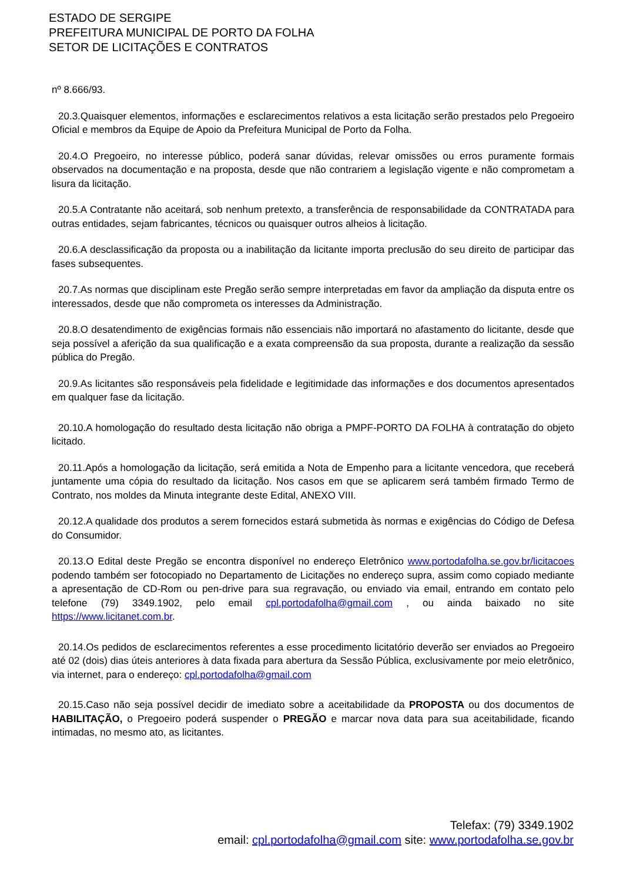ESTADO DE SERGIPE
PREFEITURA MUNICIPAL DE PORTO DA FOLHA
SETOR DE LICITAÇÕES E CONTRATOS
nº 8.666/93.
20.3.Quaisquer elementos, informações e esclarecimentos relativos a esta licitação serão prestados pelo Pregoeiro Oficial e membros da Equipe de Apoio da Prefeitura Municipal de Porto da Folha.
20.4.O Pregoeiro, no interesse público, poderá sanar dúvidas, relevar omissões ou erros puramente formais observados na documentação e na proposta, desde que não contrariem a legislação vigente e não comprometam a lisura da licitação.
20.5.A Contratante não aceitará, sob nenhum pretexto, a transferência de responsabilidade da CONTRATADA para outras entidades, sejam fabricantes, técnicos ou quaisquer outros alheios à licitação.
20.6.A desclassificação da proposta ou a inabilitação da licitante importa preclusão do seu direito de participar das fases subsequentes.
20.7.As normas que disciplinam este Pregão serão sempre interpretadas em favor da ampliação da disputa entre os interessados, desde que não comprometa os interesses da Administração.
20.8.O desatendimento de exigências formais não essenciais não importará no afastamento do licitante, desde que seja possível a aferição da sua qualificação e a exata compreensão da sua proposta, durante a realização da sessão pública do Pregão.
20.9.As licitantes são responsáveis pela fidelidade e legitimidade das informações e dos documentos apresentados em qualquer fase da licitação.
20.10.A homologação do resultado desta licitação não obriga a PMPF-PORTO DA FOLHA à contratação do objeto licitado.
20.11.Após a homologação da licitação, será emitida a Nota de Empenho para a licitante vencedora, que receberá juntamente uma cópia do resultado da licitação. Nos casos em que se aplicarem será também firmado Termo de Contrato, nos moldes da Minuta integrante deste Edital, ANEXO VIII.
20.12.A qualidade dos produtos a serem fornecidos estará submetida às normas e exigências do Código de Defesa do Consumidor.
20.13.O Edital deste Pregão se encontra disponível no endereço Eletrônico www.portodafolha.se.gov.br/licitacoes podendo também ser fotocopiado no Departamento de Licitações no endereço supra, assim como copiado mediante a apresentação de CD-Rom ou pen-drive para sua regravação, ou enviado via email, entrando em contato pelo telefone (79) 3349.1902, pelo email cpl.portodafolha@gmail.com , ou ainda baixado no site https://www.licitanet.com.br.
20.14.Os pedidos de esclarecimentos referentes a esse procedimento licitatório deverão ser enviados ao Pregoeiro até 02 (dois) dias úteis anteriores à data fixada para abertura da Sessão Pública, exclusivamente por meio eletrônico, via internet, para o endereço: cpl.portodafolha@gmail.com
20.15.Caso não seja possível decidir de imediato sobre a aceitabilidade da PROPOSTA ou dos documentos de HABILITAÇÃO, o Pregoeiro poderá suspender o PREGÃO e marcar nova data para sua aceitabilidade, ficando intimadas, no mesmo ato, as licitantes.
Telefax: (79) 3349.1902
email: cpl.portodafolha@gmail.com site: www.portodafolha.se.gov.br